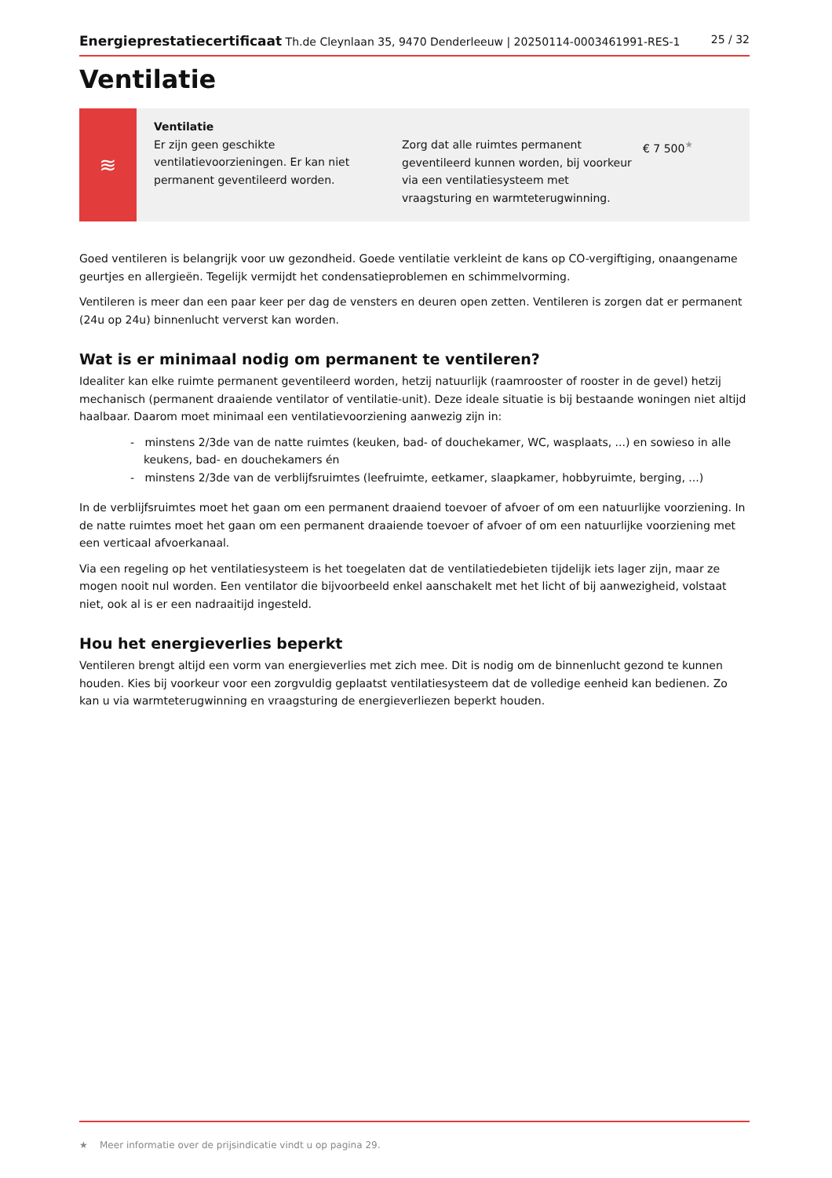Energieprestatiecertificaat Th.de Cleynlaan 35, 9470 Denderleeuw | 20250114-0003461991-RES-1 25 / 32
Ventilatie
≋
Ventilatie
Er zijn geen geschikte ventilatievoorzieningen. Er kan niet permanent geventileerd worden.
Zorg dat alle ruimtes permanent geventileerd kunnen worden, bij voorkeur via een ventilatiesysteem met vraagsturing en warmteterugwinning.
€ 7 500<sup>★</sup>
Goed ventileren is belangrijk voor uw gezondheid. Goede ventilatie verkleint de kans op CO-vergiftiging, onaangename geurtjes en allergieën. Tegelijk vermijdt het condensatieproblemen en schimmelvorming.
Ventileren is meer dan een paar keer per dag de vensters en deuren open zetten. Ventileren is zorgen dat er permanent (24u op 24u) binnenlucht ververst kan worden.
Wat is er minimaal nodig om permanent te ventileren?
Idealiter kan elke ruimte permanent geventileerd worden, hetzij natuurlijk (raamrooster of rooster in de gevel) hetzij mechanisch (permanent draaiende ventilator of ventilatie-unit). Deze ideale situatie is bij bestaande woningen niet altijd haalbaar. Daarom moet minimaal een ventilatievoorziening aanwezig zijn in:
- minstens 2/3de van de natte ruimtes (keuken, bad- of douchekamer, WC, wasplaats, ...) en sowieso in alle keukens, bad- en douchekamers én
- minstens 2/3de van de verblijfsruimtes (leefruimte, eetkamer, slaapkamer, hobbyruimte, berging, ...)
In de verblijfsruimtes moet het gaan om een permanent draaiend toevoer of afvoer of om een natuurlijke voorziening. In de natte ruimtes moet het gaan om een permanent draaiende toevoer of afvoer of om een natuurlijke voorziening met een verticaal afvoerkanaal.
Via een regeling op het ventilatiesysteem is het toegelaten dat de ventilatiedebieten tijdelijk iets lager zijn, maar ze mogen nooit nul worden. Een ventilator die bijvoorbeeld enkel aanschakelt met het licht of bij aanwezigheid, volstaat niet, ook al is er een nadraaitijd ingesteld.
Hou het energieverlies beperkt
Ventileren brengt altijd een vorm van energieverlies met zich mee. Dit is nodig om de binnenlucht gezond te kunnen houden. Kies bij voorkeur voor een zorgvuldig geplaatst ventilatiesysteem dat de volledige eenheid kan bedienen. Zo kan u via warmteterugwinning en vraagsturing de energieverliezen beperkt houden.
★ Meer informatie over de prijsindicatie vindt u op pagina 29.